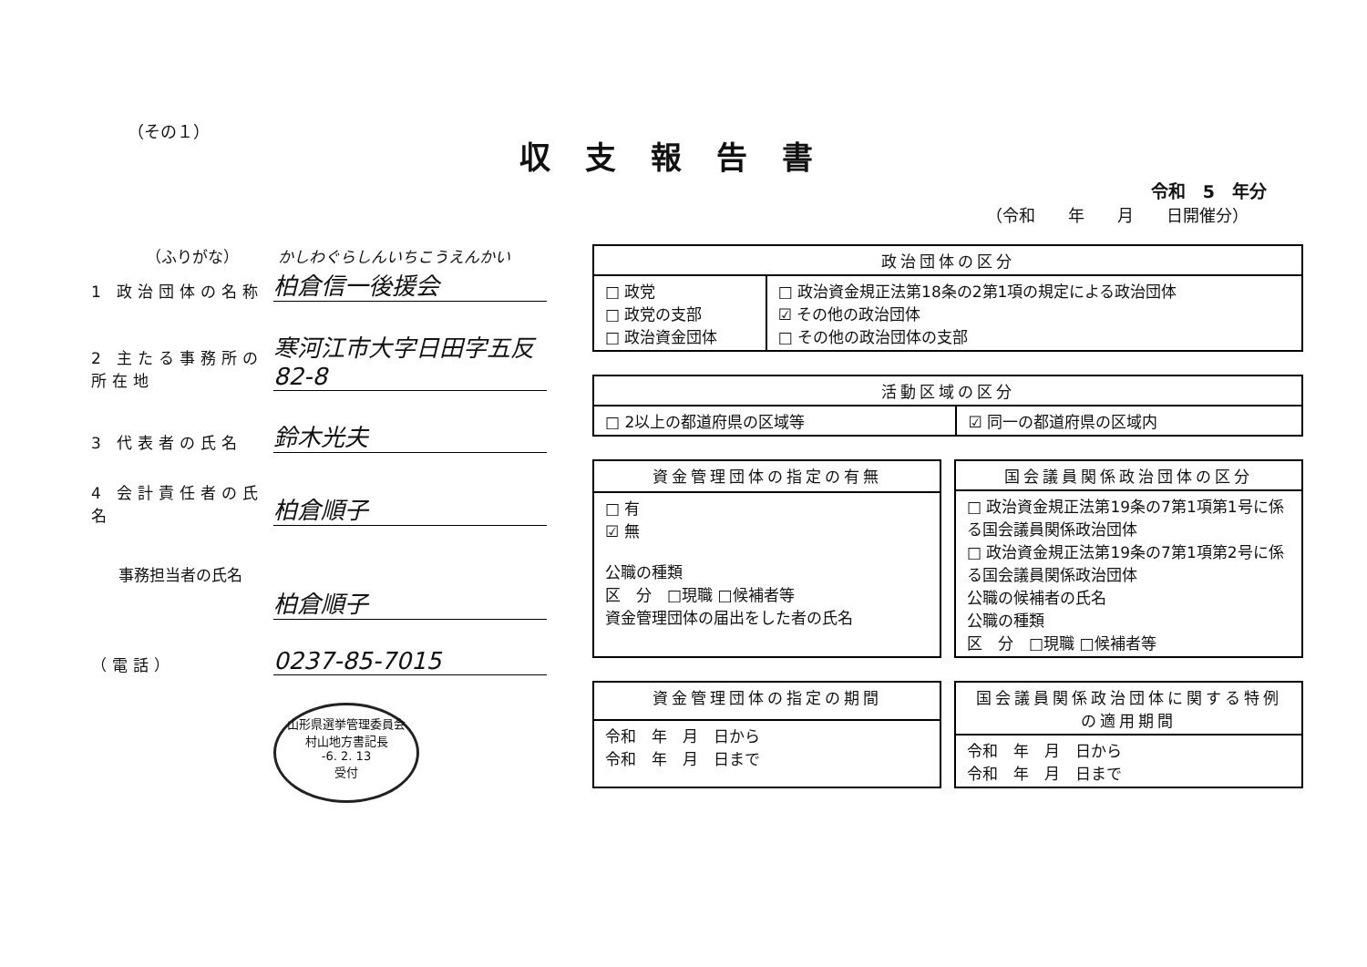（その１）
収支報告書
令和　5　年分
（令和　　年　　月　　日開催分）
（ふりがな）　　　かしわぐらしんいちこうえんかい
1 政治団体の名称
柏倉信一後援会
2 主たる事務所の所在地
寒河江市大字日田字五反82-8
3 代表者の氏名
鈴木光夫
4 会計責任者の氏名
柏倉順子
事務担当者の氏名
柏倉順子
（電話）
0237-85-7015
山形県選挙管理委員会
村山地方書記長
-6. 2. 13
受付
| 政治団体の区分 | |
| --- | --- |
| □ 政党 □ 政党の支部 □ 政治資金団体 | □ 政治資金規正法第18条の2第1項の規定による政治団体 ☑ その他の政治団体 □ その他の政治団体の支部 |
| 活動区域の区分 | |
| --- | --- |
| □ 2以上の都道府県の区域等 | ☑ 同一の都道府県の区域内 |
| 資金管理団体の指定の有無 |
| --- |
| □ 有 ☑ 無 公職の種類 区 分 □現職 □候補者等 資金管理団体の届出をした者の氏名 |
| 国会議員関係政治団体の区分 |
| --- |
| □ 政治資金規正法第19条の7第1項第1号に係る国会議員関係政治団体 □ 政治資金規正法第19条の7第1項第2号に係る国会議員関係政治団体 公職の候補者の氏名 公職の種類 区 分 □現職 □候補者等 |
| 資金管理団体の指定の期間 |
| --- |
| 令和 年 月 日から 令和 年 月 日まで |
| 国会議員関係政治団体に関する特例の適用期間 |
| --- |
| 令和 年 月 日から 令和 年 月 日まで |